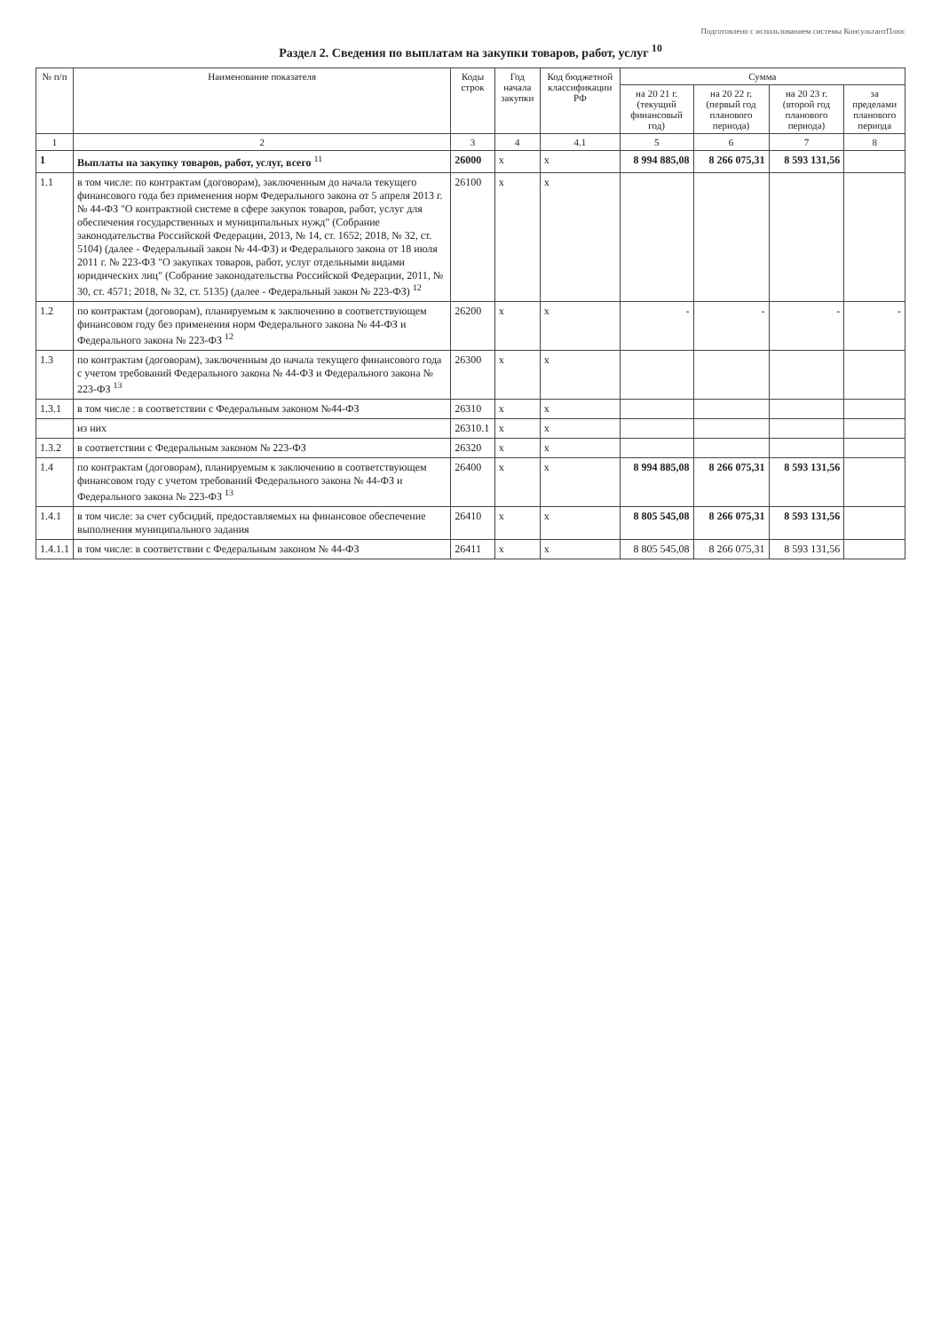Подготовлено с использованием системы КонсультантПлюс
Раздел 2. Сведения по выплатам на закупки товаров, работ, услуг <sup>10</sup>
| № п/п | Наименование показателя | Коды строк | Год начала закупки | Код бюджетной классификации РФ | Сумма | | | |
| --- | --- | --- | --- | --- | --- | --- | --- | --- |
| | | | | | на 20 21 г. (текущий финансовый год) | на 20 22 г. (первый год планового периода) | на 20 23 г. (второй год планового периода) | за пределами планового периода |
| 1 | 2 | 3 | 4 | 4.1 | 5 | 6 | 7 | 8 |
| 1 | Выплаты на закупку товаров, работ, услуг, всего <sup>11</sup> | 26000 | x | x | 8 994 885,08 | 8 266 075,31 | 8 593 131,56 | |
| 1.1 | в том числе: по контрактам (договорам), заключенным до начала текущего финансового года без применения норм Федерального закона от 5 апреля 2013 г. № 44-ФЗ "О контрактной системе в сфере закупок товаров, работ, услуг для обеспечения государственных и муниципальных нужд" (Собрание законодательства Российской Федерации, 2013, № 14, ст. 1652; 2018, № 32, ст. 5104) (далее - Федеральный закон № 44-ФЗ) и Федерального закона от 18 июля 2011 г. № 223-ФЗ "О закупках товаров, работ, услуг отдельными видами юридических лиц" (Собрание законодательства Российской Федерации, 2011, № 30, ст. 4571; 2018, № 32, ст. 5135) (далее - Федеральный закон № 223-ФЗ) <sup>12</sup> | 26100 | x | x | | | | |
| 1.2 | по контрактам (договорам), планируемым к заключению в соответствующем финансовом году без применения норм Федерального закона № 44-ФЗ и Федерального закона № 223-ФЗ <sup>12</sup> | 26200 | x | x | - | - | - | - |
| 1.3 | по контрактам (договорам), заключенным до начала текущего финансового года с учетом требований Федерального закона № 44-ФЗ и Федерального закона № 223-ФЗ <sup>13</sup> | 26300 | x | x | | | | |
| 1.3.1 | в том числе : в соответствии с Федеральным законом №44-ФЗ | 26310 | x | x | | | | |
| | из них | 26310.1 | x | x | | | | |
| 1.3.2 | в соответствии с Федеральным законом № 223-ФЗ | 26320 | x | x | | | | |
| 1.4 | по контрактам (договорам), планируемым к заключению в соответствующем финансовом году с учетом требований Федерального закона № 44-ФЗ и Федерального закона № 223-ФЗ <sup>13</sup> | 26400 | x | x | 8 994 885,08 | 8 266 075,31 | 8 593 131,56 | |
| 1.4.1 | в том числе: за счет субсидий, предоставляемых на финансовое обеспечение выполнения муниципального задания | 26410 | x | x | 8 805 545,08 | 8 266 075,31 | 8 593 131,56 | |
| 1.4.1.1 | в том числе: в соответствии с Федеральным законом № 44-ФЗ | 26411 | x | x | 8 805 545,08 | 8 266 075,31 | 8 593 131,56 | |